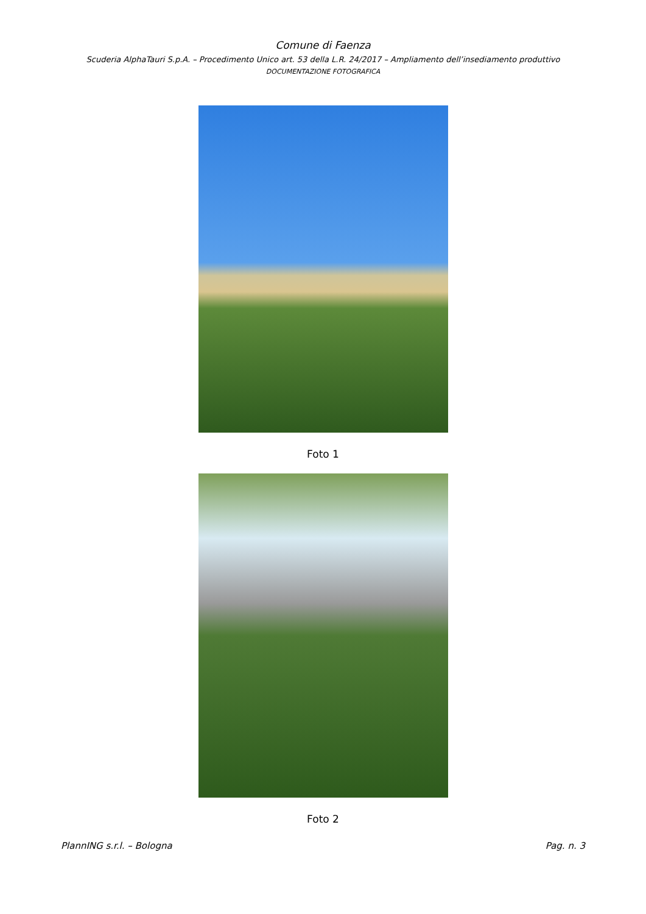Comune di Faenza
Scuderia AlphaTauri S.p.A. – Procedimento Unico art. 53 della L.R. 24/2017 – Ampliamento dell’insediamento produttivo
DOCUMENTAZIONE FOTOGRAFICA
Foto 1
Foto 2
PlannING s.r.l. – Bologna Pag. n. 3